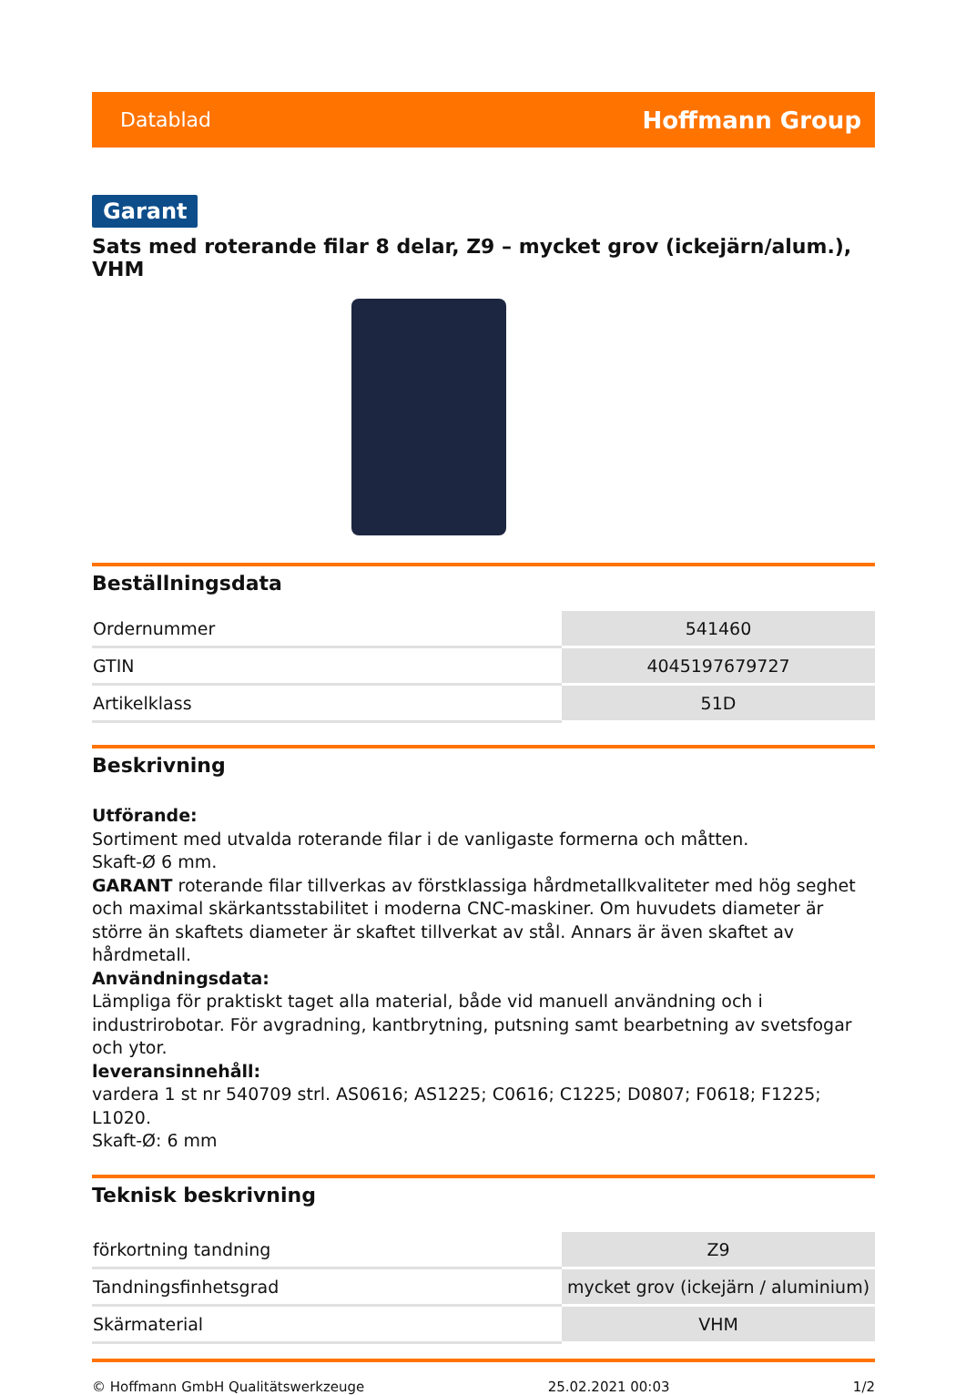Datablad Hoffmann Group
Garant
Sats med roterande filar 8 delar, Z9 – mycket grov (ickejärn/alum.), VHM
Beställningsdata
| Ordernummer | 541460 |
| GTIN | 4045197679727 |
| Artikelklass | 51D |
Beskrivning
Utförande:
Sortiment med utvalda roterande filar i de vanligaste formerna och måtten.
Skaft-Ø 6 mm.
GARANT roterande filar tillverkas av förstklassiga hårdmetallkvaliteter med hög seghet och maximal skärkantsstabilitet i moderna CNC-maskiner. Om huvudets diameter är större än skaftets diameter är skaftet tillverkat av stål. Annars är även skaftet av hårdmetall.
Användningsdata:
Lämpliga för praktiskt taget alla material, både vid manuell användning och i industrirobotar. För avgradning, kantbrytning, putsning samt bearbetning av svetsfogar och ytor.
leveransinnehåll:
vardera 1 st nr 540709 strl. AS0616; AS1225; C0616; C1225; D0807; F0618; F1225; L1020.
Skaft-Ø: 6 mm
Teknisk beskrivning
| förkortning tandning | Z9 |
| Tandningsfinhetsgrad | mycket grov (ickejärn / aluminium) |
| Skärmaterial | VHM |
© Hoffmann GmbH Qualitätswerkzeuge 25.02.2021 00:03 1/2